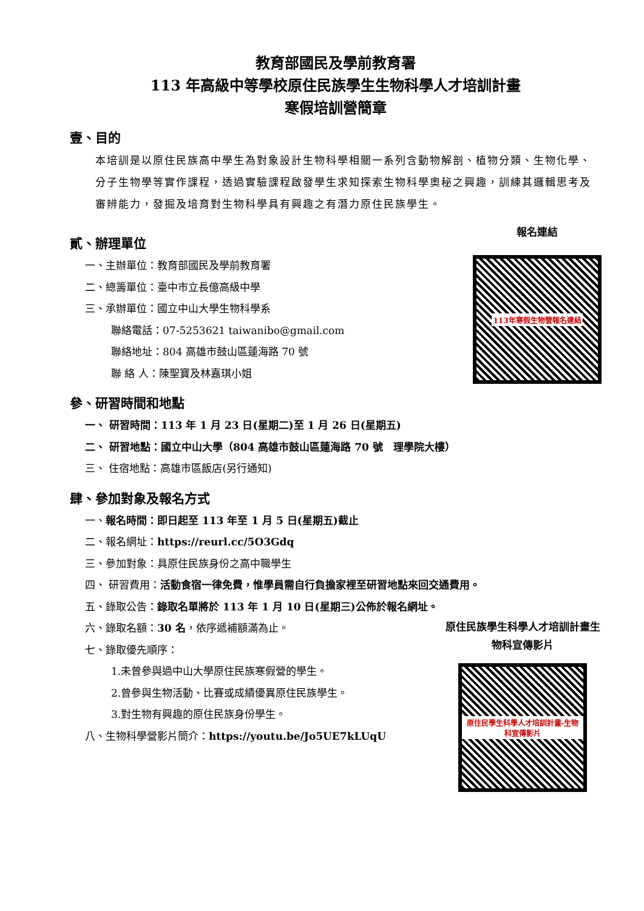教育部國民及學前教育署
113 年高級中等學校原住民族學生生物科學人才培訓計畫
寒假培訓營簡章
壹、目的
本培訓是以原住民族高中學生為對象設計生物科學相關一系列含動物解剖、植物分類、生物化學、分子生物學等實作課程，透過實驗課程啟發學生求知探索生物科學奧秘之興趣，訓練其邏輯思考及審辨能力，發掘及培育對生物科學具有興趣之有潛力原住民族學生。
貳、辦理單位
一、主辦單位：教育部國民及學前教育署
二、總籌單位：臺中市立長億高級中學
三、承辦單位：國立中山大學生物科學系
聯絡電話：07-5253621 taiwanibo@gmail.com
聯絡地址：804 高雄市鼓山區蓮海路 70 號
聯 絡 人：陳聖寶及林嘉琪小姐
報名連結
113年寒假生物營報名連結
參、研習時間和地點
一、 研習時間：113 年 1 月 23 日(星期二)至 1 月 26 日(星期五)
二、 研習地點：國立中山大學（804 高雄市鼓山區蓮海路 70 號　理學院大樓）
三、 住宿地點：高雄市區飯店(另行通知)
肆、參加對象及報名方式
一、報名時間：即日起至 113 年至 1 月 5 日(星期五)截止
二、報名網址：https://reurl.cc/5O3Gdq
三、參加對象：具原住民族身份之高中職學生
四、 研習費用：活動食宿一律免費，惟學員需自行負擔家裡至研習地點來回交通費用。
五、錄取公告：錄取名單將於 113 年 1 月 10 日(星期三)公佈於報名網址。
六、錄取名額：30 名，依序遞補額滿為止。
七、錄取優先順序：
1.未曾參與過中山大學原住民族寒假營的學生。
2.曾參與生物活動、比賽或成績優異原住民族學生。
3.對生物有興趣的原住民族身份學生。
八、生物科學營影片簡介：https://youtu.be/Jo5UE7kLUqU
原住民族學生科學人才培訓計畫生物科宣傳影片
原住民學生科學人才培訓計畫-生物科宣傳影片